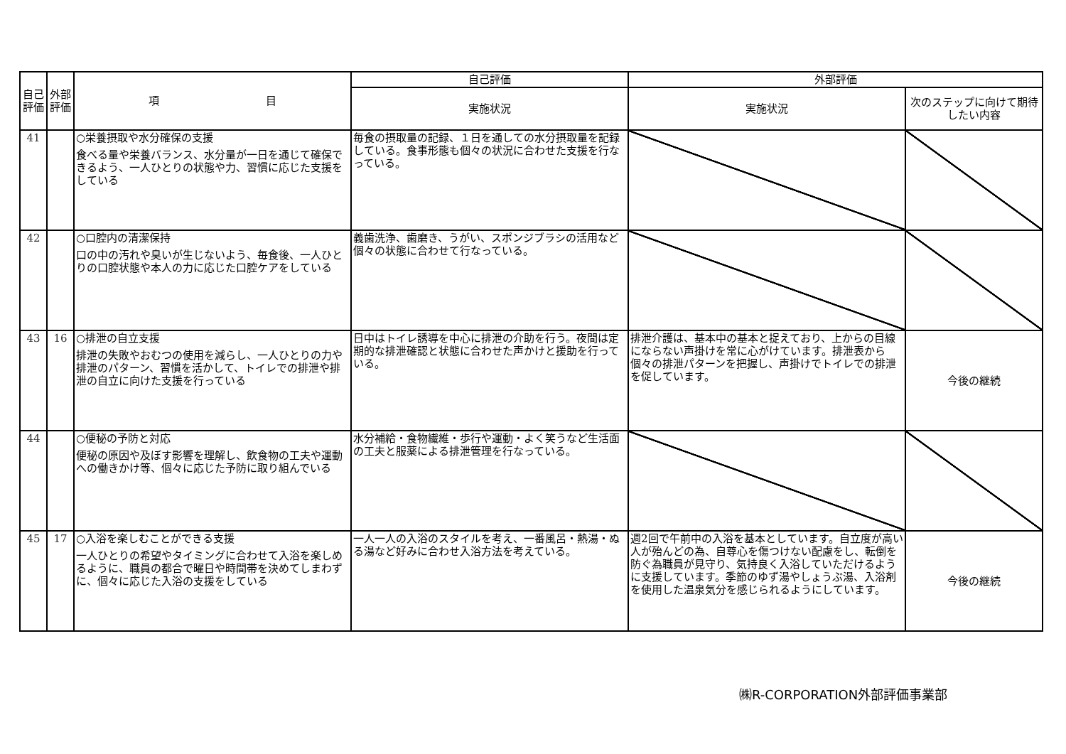| 自己評価 | 外部評価 | 項 目 | 自己評価 | 外部評価 | |
| --- | --- | --- | --- | --- | --- |
| | | | 実施状況 | 実施状況 | 次のステップに向けて期待したい内容 |
| 41 | | ○栄養摂取や水分確保の支援 食べる量や栄養バランス、水分量が一日を通じて確保できるよう、一人ひとりの状態や力、習慣に応じた支援をしている | 毎食の摂取量の記録、１日を通しての水分摂取量を記録している。食事形態も個々の状況に合わせた支援を行なっている。 | | |
| 42 | | ○口腔内の清潔保持 口の中の汚れや臭いが生じないよう、毎食後、一人ひとりの口腔状態や本人の力に応じた口腔ケアをしている | 義歯洗浄、歯磨き、うがい、スポンジブラシの活用など個々の状態に合わせて行なっている。 | | |
| 43 | 16 | ○排泄の自立支援 排泄の失敗やおむつの使用を減らし、一人ひとりの力や排泄のパターン、習慣を活かして、トイレでの排泄や排泄の自立に向けた支援を行っている | 日中はトイレ誘導を中心に排泄の介助を行う。夜間は定期的な排泄確認と状態に合わせた声かけと援助を行っている。 | 排泄介護は、基本中の基本と捉えており、上からの目線にならない声掛けを常に心がけています。排泄表から個々の排泄パターンを把握し、声掛けでトイレでの排泄を促しています。 | 今後の継続 |
| 44 | | ○便秘の予防と対応 便秘の原因や及ぼす影響を理解し、飲食物の工夫や運動への働きかけ等、個々に応じた予防に取り組んでいる | 水分補給・食物繊維・歩行や運動・よく笑うなど生活面の工夫と服薬による排泄管理を行なっている。 | | |
| 45 | 17 | ○入浴を楽しむことができる支援 一人ひとりの希望やタイミングに合わせて入浴を楽しめるように、職員の都合で曜日や時間帯を決めてしまわずに、個々に応じた入浴の支援をしている | 一人一人の入浴のスタイルを考え、一番風呂・熱湯・ぬる湯など好みに合わせ入浴方法を考えている。 | 週2回で午前中の入浴を基本としています。自立度が高い人が殆んどの為、自尊心を傷つけない配慮をし、転倒を防ぐ為職員が見守り、気持良く入浴していただけるように支援しています。季節のゆず湯やしょうぶ湯、入浴剤を使用した温泉気分を感じられるようにしています。 | 今後の継続 |
㈱R-CORPORATION外部評価事業部